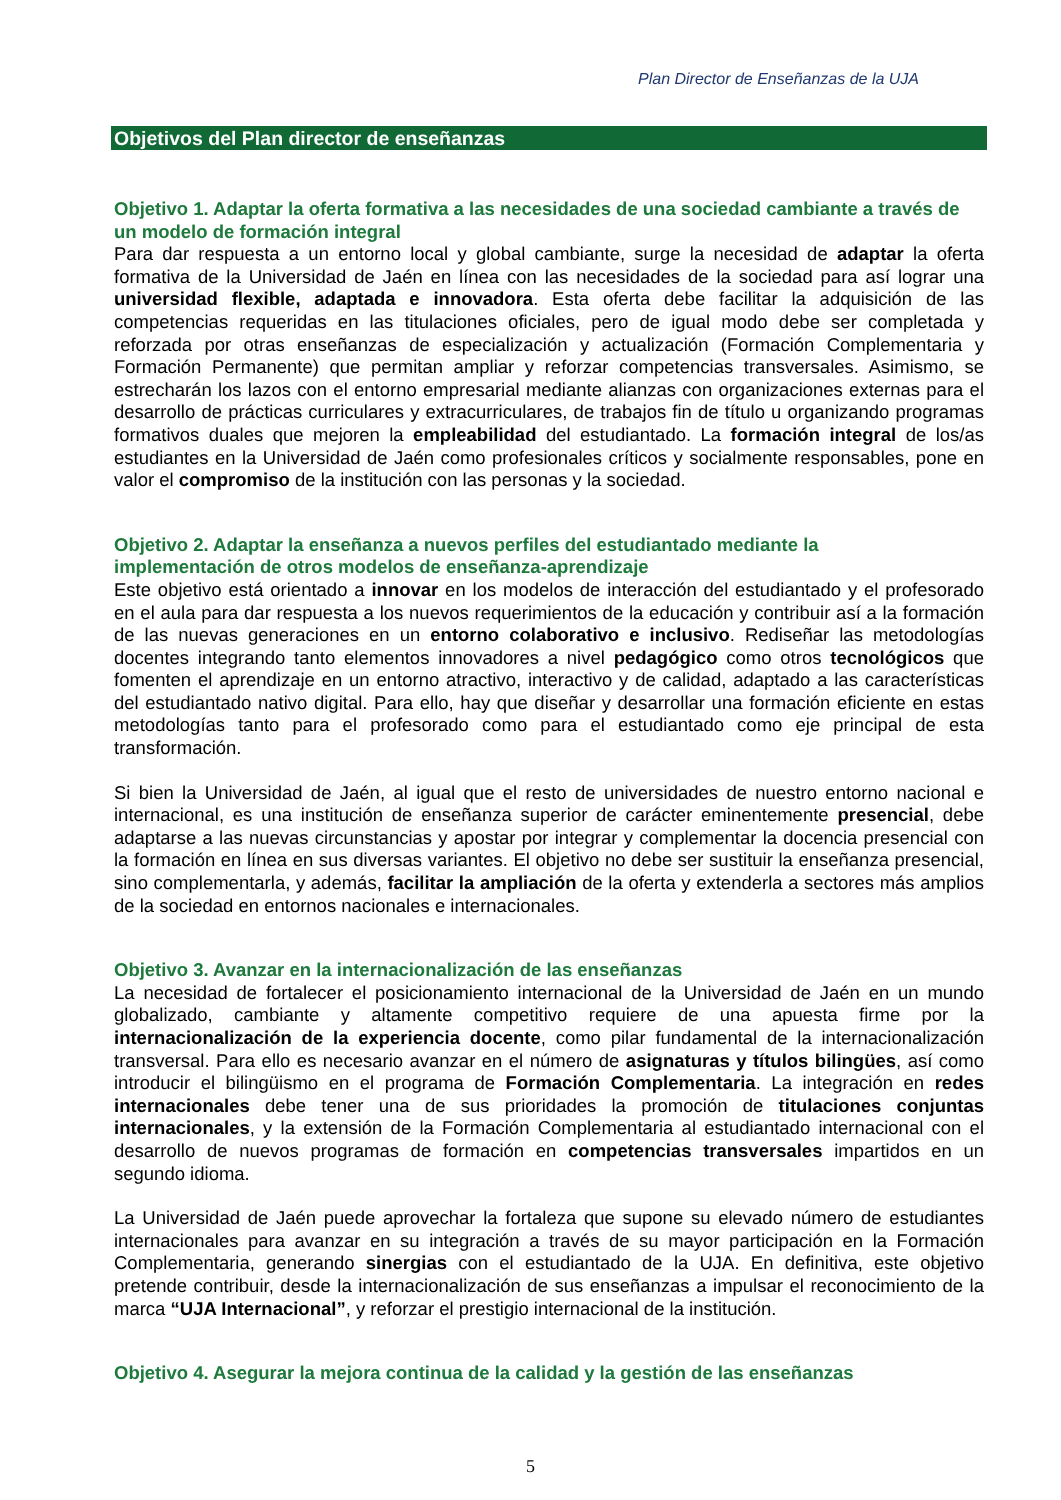Plan Director de Enseñanzas de la UJA
Objetivos del Plan director de enseñanzas
Objetivo 1. Adaptar la oferta formativa a las necesidades de una sociedad cambiante a través de un modelo de formación integral
Para dar respuesta a un entorno local y global cambiante, surge la necesidad de adaptar la oferta formativa de la Universidad de Jaén en línea con las necesidades de la sociedad para así lograr una universidad flexible, adaptada e innovadora. Esta oferta debe facilitar la adquisición de las competencias requeridas en las titulaciones oficiales, pero de igual modo debe ser completada y reforzada por otras enseñanzas de especialización y actualización (Formación Complementaria y Formación Permanente) que permitan ampliar y reforzar competencias transversales. Asimismo, se estrecharán los lazos con el entorno empresarial mediante alianzas con organizaciones externas para el desarrollo de prácticas curriculares y extracurriculares, de trabajos fin de título u organizando programas formativos duales que mejoren la empleabilidad del estudiantado. La formación integral de los/as estudiantes en la Universidad de Jaén como profesionales críticos y socialmente responsables, pone en valor el compromiso de la institución con las personas y la sociedad.
Objetivo 2. Adaptar la enseñanza a nuevos perfiles del estudiantado mediante la
implementación de otros modelos de enseñanza-aprendizaje
Este objetivo está orientado a innovar en los modelos de interacción del estudiantado y el profesorado en el aula para dar respuesta a los nuevos requerimientos de la educación y contribuir así a la formación de las nuevas generaciones en un entorno colaborativo e inclusivo. Rediseñar las metodologías docentes integrando tanto elementos innovadores a nivel pedagógico como otros tecnológicos que fomenten el aprendizaje en un entorno atractivo, interactivo y de calidad, adaptado a las características del estudiantado nativo digital. Para ello, hay que diseñar y desarrollar una formación eficiente en estas metodologías tanto para el profesorado como para el estudiantado como eje principal de esta transformación.
Si bien la Universidad de Jaén, al igual que el resto de universidades de nuestro entorno nacional e internacional, es una institución de enseñanza superior de carácter eminentemente presencial, debe adaptarse a las nuevas circunstancias y apostar por integrar y complementar la docencia presencial con la formación en línea en sus diversas variantes. El objetivo no debe ser sustituir la enseñanza presencial, sino complementarla, y además, facilitar la ampliación de la oferta y extenderla a sectores más amplios de la sociedad en entornos nacionales e internacionales.
Objetivo 3. Avanzar en la internacionalización de las enseñanzas
La necesidad de fortalecer el posicionamiento internacional de la Universidad de Jaén en un mundo globalizado, cambiante y altamente competitivo requiere de una apuesta firme por la internacionalización de la experiencia docente, como pilar fundamental de la internacionalización transversal. Para ello es necesario avanzar en el número de asignaturas y títulos bilingües, así como introducir el bilingüismo en el programa de Formación Complementaria. La integración en redes internacionales debe tener una de sus prioridades la promoción de titulaciones conjuntas internacionales, y la extensión de la Formación Complementaria al estudiantado internacional con el desarrollo de nuevos programas de formación en competencias transversales impartidos en un segundo idioma.
La Universidad de Jaén puede aprovechar la fortaleza que supone su elevado número de estudiantes internacionales para avanzar en su integración a través de su mayor participación en la Formación Complementaria, generando sinergias con el estudiantado de la UJA. En definitiva, este objetivo pretende contribuir, desde la internacionalización de sus enseñanzas a impulsar el reconocimiento de la marca “UJA Internacional”, y reforzar el prestigio internacional de la institución.
Objetivo 4. Asegurar la mejora continua de la calidad y la gestión de las enseñanzas
5